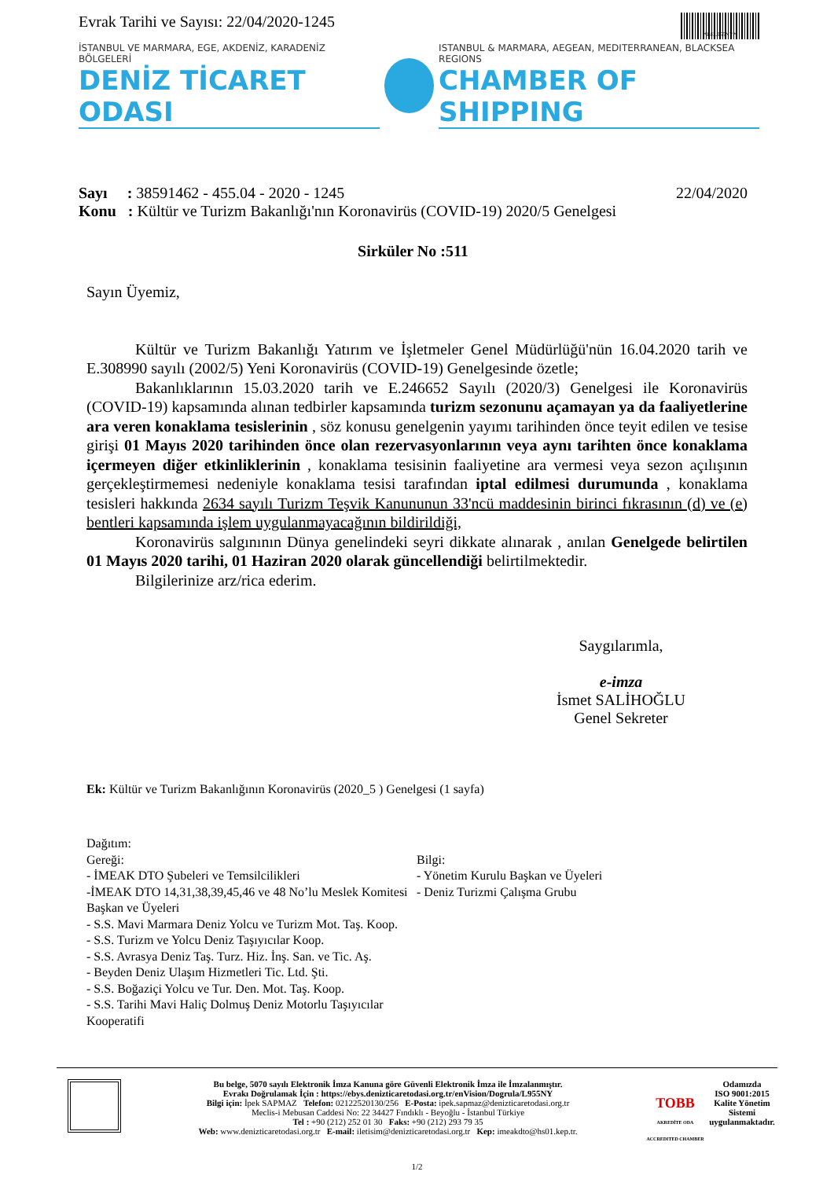Evrak Tarihi ve Sayısı: 22/04/2020-1245
*BEL955NY*
İSTANBUL VE MARMARA, EGE, AKDENİZ, KARADENİZ BÖLGELERİ
DENİZ TİCARET ODASI
ISTANBUL & MARMARA, AEGEAN, MEDITERRANEAN, BLACKSEA REGIONS
CHAMBER OF SHIPPING
Sayı : 38591462 - 455.04 - 2020 - 1245 22/04/2020
Konu : Kültür ve Turizm Bakanlığı'nın Koronavirüs (COVID-19) 2020/5 Genelgesi
Sirküler No :511
Sayın Üyemiz,
Kültür ve Turizm Bakanlığı Yatırım ve İşletmeler Genel Müdürlüğü'nün 16.04.2020 tarih ve E.308990 sayılı (2002/5) Yeni Koronavirüs (COVID-19) Genelgesinde özetle;
Bakanlıklarının 15.03.2020 tarih ve E.246652 Sayılı (2020/3) Genelgesi ile Koronavirüs (COVID-19) kapsamında alınan tedbirler kapsamında turizm sezonunu açamayan ya da faaliyetlerine ara veren konaklama tesislerinin , söz konusu genelgenin yayımı tarihinden önce teyit edilen ve tesise girişi 01 Mayıs 2020 tarihinden önce olan rezervasyonlarının veya aynı tarihten önce konaklama içermeyen diğer etkinliklerinin , konaklama tesisinin faaliyetine ara vermesi veya sezon açılışının gerçekleştirmemesi nedeniyle konaklama tesisi tarafından iptal edilmesi durumunda , konaklama tesisleri hakkında 2634 sayılı Turizm Teşvik Kanununun 33'ncü maddesinin birinci fıkrasının (d) ve (e) bentleri kapsamında işlem uygulanmayacağının bildirildiği,
Koronavirüs salgınının Dünya genelindeki seyri dikkate alınarak , anılan Genelgede belirtilen 01 Mayıs 2020 tarihi, 01 Haziran 2020 olarak güncellendiği belirtilmektedir.
Bilgilerinize arz/rica ederim.
Saygılarımla,
e-imza
İsmet SALİHOĞLU
Genel Sekreter
Ek: Kültür ve Turizm Bakanlığının Koronavirüs (2020_5 ) Genelgesi (1 sayfa)
Dağıtım:
Gereği:
- İMEAK DTO Şubeleri ve Temsilcilikleri
-İMEAK DTO 14,31,38,39,45,46 ve 48 No’lu Meslek Komitesi Başkan ve Üyeleri
- S.S. Mavi Marmara Deniz Yolcu ve Turizm Mot. Taş. Koop.
- S.S. Turizm ve Yolcu Deniz Taşıyıcılar Koop.
- S.S. Avrasya Deniz Taş. Turz. Hiz. İnş. San. ve Tic. Aş.
- Beyden Deniz Ulaşım Hizmetleri Tic. Ltd. Şti.
- S.S. Boğaziçi Yolcu ve Tur. Den. Mot. Taş. Koop.
- S.S. Tarihi Mavi Haliç Dolmuş Deniz Motorlu Taşıyıcılar Kooperatifi
Bilgi:
- Yönetim Kurulu Başkan ve Üyeleri
- Deniz Turizmi Çalışma Grubu
Bu belge, 5070 sayılı Elektronik İmza Kanuna göre Güvenli Elektronik İmza ile İmzalanmıştır.
Evrakı Doğrulamak İçin : https://ebys.denizticaretodasi.org.tr/enVision/Dogrula/L955NY
Bilgi için: İpek SAPMAZ Telefon: 02122520130/256 E-Posta: ipek.sapmaz@denizticaretodasi.org.tr
Meclis-i Mebusan Caddesi No: 22 34427 Fındıklı - Beyoğlu - İstanbul Türkiye
Tel : +90 (212) 252 01 30 Faks: +90 (212) 293 79 35
Web: www.denizticaretodasi.org.tr E-mail: iletisim@denizticaretodasi.org.tr Kep: imeakdto@hs01.kep.tr.
TOBB
AKREDİTE ODA ACCREDITED CHAMBER
Odamızda
ISO 9001:2015
Kalite Yönetim
Sistemi
uygulanmaktadır.
1/2